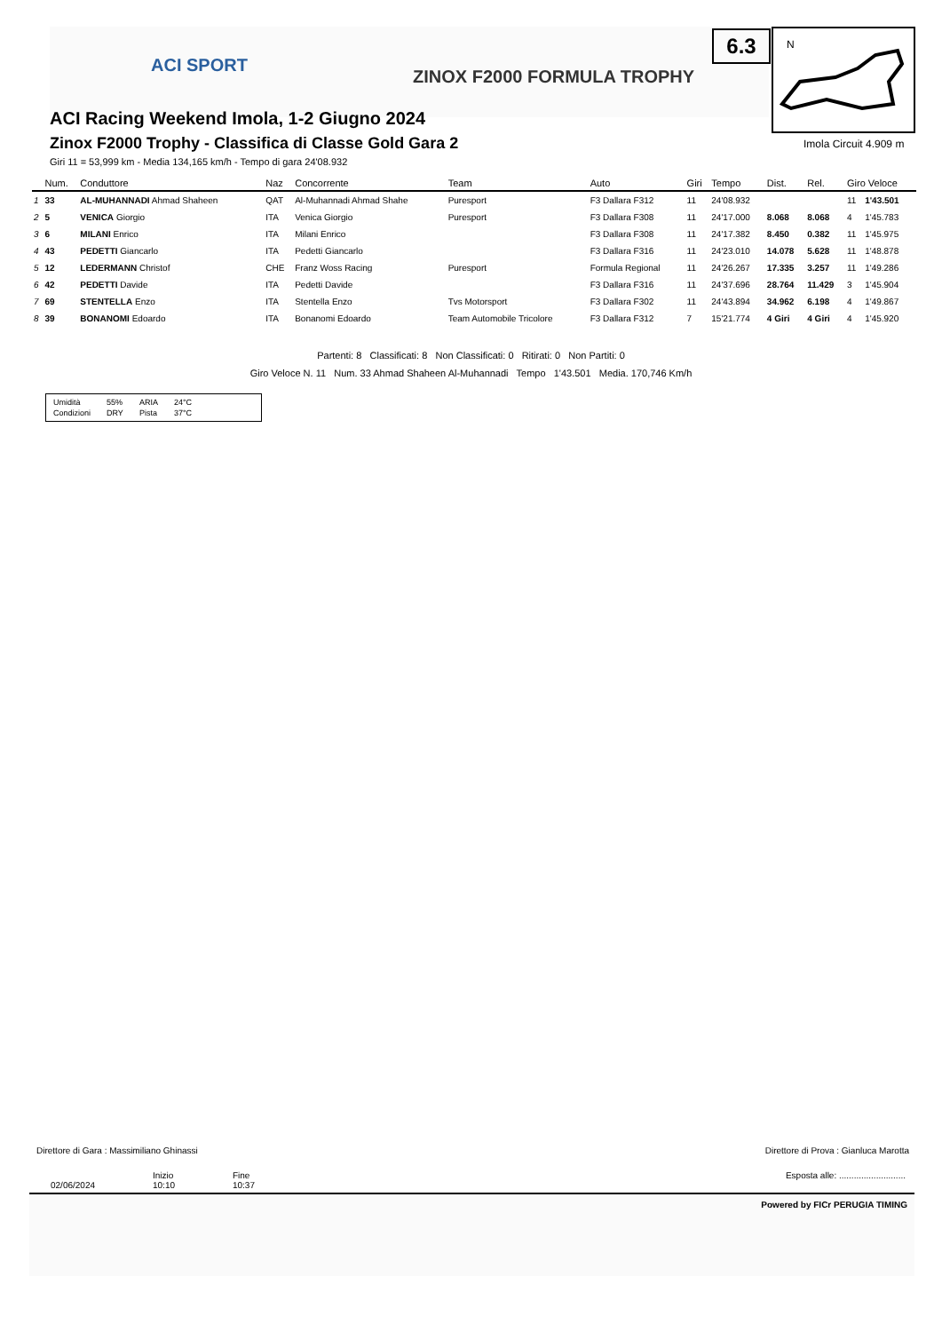ACI SPORT
ZINOX F2000 FORMULA TROPHY
6.3
N
ACI Racing Weekend Imola, 1-2 Giugno 2024
Zinox F2000 Trophy - Classifica di Classe Gold Gara 2
Giri 11 = 53,999 km - Media 134,165 km/h - Tempo di gara 24'08.932
Imola Circuit 4.909 m
| | Num. | Conduttore | Naz | Concorrente | Team | Auto | Giri | Tempo | Dist. | Rel. | Giro Veloce | |
| --- | --- | --- | --- | --- | --- | --- | --- | --- | --- | --- | --- | --- |
| 1 | 33 | AL-MUHANNADI Ahmad Shaheen | QAT | Al-Muhannadi Ahmad Shahe | Puresport | F3 Dallara F312 | 11 | 24'08.932 | | | 11 | 1'43.501 |
| 2 | 5 | VENICA Giorgio | ITA | Venica Giorgio | Puresport | F3 Dallara F308 | 11 | 24'17.000 | 8.068 | 8.068 | 4 | 1'45.783 |
| 3 | 6 | MILANI Enrico | ITA | Milani Enrico | | F3 Dallara F308 | 11 | 24'17.382 | 8.450 | 0.382 | 11 | 1'45.975 |
| 4 | 43 | PEDETTI Giancarlo | ITA | Pedetti Giancarlo | | F3 Dallara F316 | 11 | 24'23.010 | 14.078 | 5.628 | 11 | 1'48.878 |
| 5 | 12 | LEDERMANN Christof | CHE | Franz Woss Racing | Puresport | Formula Regional | 11 | 24'26.267 | 17.335 | 3.257 | 11 | 1'49.286 |
| 6 | 42 | PEDETTI Davide | ITA | Pedetti Davide | | F3 Dallara F316 | 11 | 24'37.696 | 28.764 | 11.429 | 3 | 1'45.904 |
| 7 | 69 | STENTELLA Enzo | ITA | Stentella Enzo | Tvs Motorsport | F3 Dallara F302 | 11 | 24'43.894 | 34.962 | 6.198 | 4 | 1'49.867 |
| 8 | 39 | BONANOMI Edoardo | ITA | Bonanomi Edoardo | Team Automobile Tricolore | F3 Dallara F312 | 7 | 15'21.774 | 4 Giri | 4 Giri | 4 | 1'45.920 |
Partenti: 8 Classificati: 8 Non Classificati: 0 Ritirati: 0 Non Partiti: 0
Giro Veloce N. 11 Num. 33 Ahmad Shaheen Al-Muhannadi Tempo 1'43.501 Media. 170,746 Km/h
| Umidità | 55% | ARIA | 24°C |
| Condizioni | DRY | Pista | 37°C |
Direttore di Gara : Massimiliano Ghinassi
Direttore di Prova : Gianluca Marotta
02/06/2024 Inizio
10:10 Fine
10:37
Esposta alle: ...........................
Powered by FICr PERUGIA TIMING